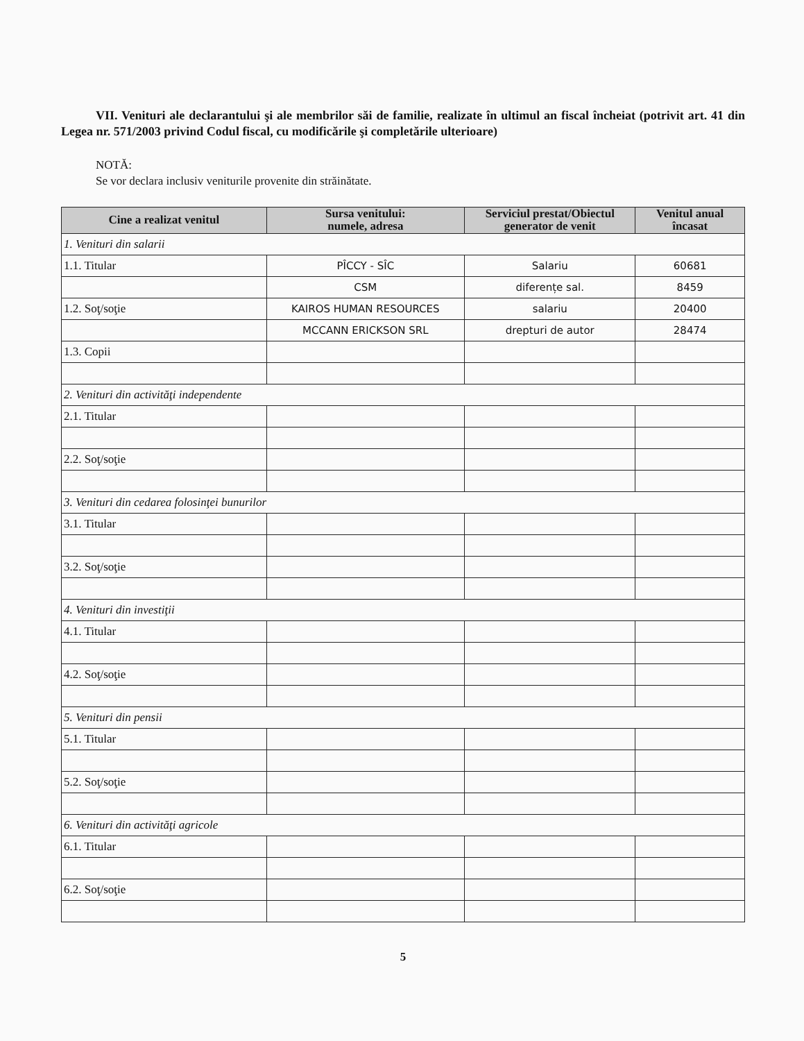VII. Venituri ale declarantului şi ale membrilor săi de familie, realizate în ultimul an fiscal încheiat (potrivit art. 41 din Legea nr. 571/2003 privind Codul fiscal, cu modificările şi completările ulterioare)
NOTĂ:
Se vor declara inclusiv veniturile provenite din străinătate.
| Cine a realizat venitul | Sursa venitului: numele, adresa | Serviciul prestat/Obiectul generator de venit | Venitul anual încasat |
| --- | --- | --- | --- |
| 1. Venituri din salarii | | | |
| 1.1. Titular | PÎCCY - SÎC | Salariu | 60681 |
| | CSM | diferențe sal. | 8459 |
| 1.2. Soţ/soţie | KAIROS HUMAN RESOURCES | salariu | 20400 |
| | MCCANN ERICKSON SRL | drepturi de autor | 28474 |
| 1.3. Copii | | | |
| 2. Venituri din activităţi independente | | | |
| 2.1. Titular | | | |
| 2.2. Soţ/soţie | | | |
| 3. Venituri din cedarea folosinţei bunurilor | | | |
| 3.1. Titular | | | |
| 3.2. Soţ/soţie | | | |
| 4. Venituri din investiţii | | | |
| 4.1. Titular | | | |
| 4.2. Soţ/soţie | | | |
| 5. Venituri din pensii | | | |
| 5.1. Titular | | | |
| 5.2. Soţ/soţie | | | |
| 6. Venituri din activităţi agricole | | | |
| 6.1. Titular | | | |
| 6.2. Soţ/soţie | | | |
5